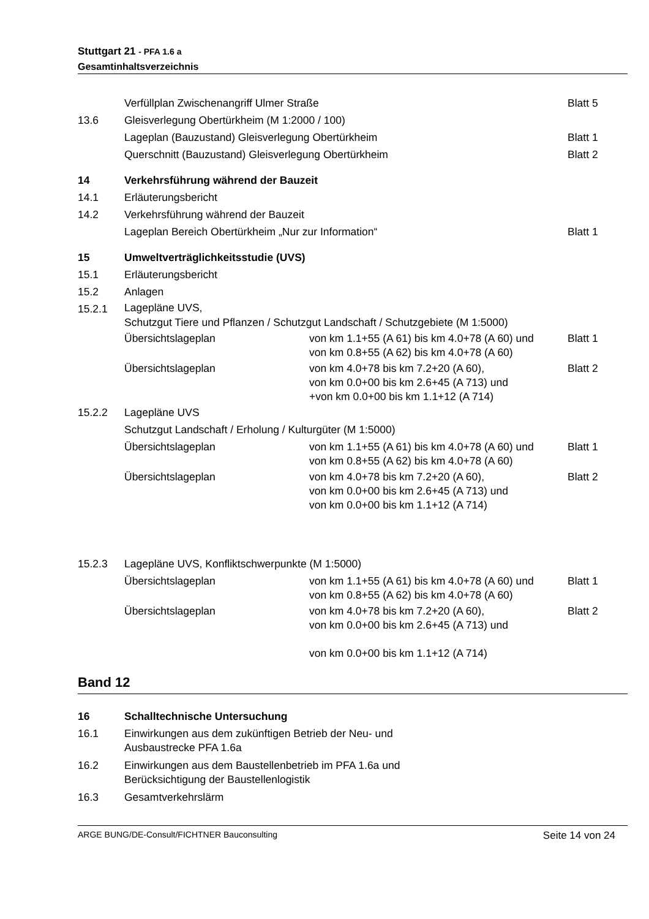Stuttgart 21 - PFA 1.6 a
Gesamtinhaltsverzeichnis
Verfüllplan Zwischenangriff Ulmer Straße
Blatt 5
13.6 Gleisverlegung Obertürkheim (M 1:2000 / 100)
Lageplan (Bauzustand) Gleisverlegung Obertürkheim
Blatt 1
Querschnitt (Bauzustand) Gleisverlegung Obertürkheim
Blatt 2
14 Verkehrsführung während der Bauzeit
14.1 Erläuterungsbericht
14.2 Verkehrsführung während der Bauzeit
Lageplan Bereich Obertürkheim „Nur zur Information“
Blatt 1
15 Umweltverträglichkeitsstudie (UVS)
15.1 Erläuterungsbericht
15.2 Anlagen
15.2.1
Lagepläne UVS,
Schutzgut Tiere und Pflanzen / Schutzgut Landschaft / Schutzgebiete (M 1:5000)
Übersichtslageplan
von km 1.1+55 (A 61) bis km 4.0+78 (A 60) und
von km 0.8+55 (A 62) bis km 4.0+78 (A 60)
Blatt 1
Übersichtslageplan
von km 4.0+78 bis km 7.2+20 (A 60),
von km 0.0+00 bis km 2.6+45 (A 713) und
+von km 0.0+00 bis km 1.1+12 (A 714)
Blatt 2
15.2.2 Lagepläne UVS
Schutzgut Landschaft / Erholung / Kulturgüter (M 1:5000)
Übersichtslageplan
von km 1.1+55 (A 61) bis km 4.0+78 (A 60) und
von km 0.8+55 (A 62) bis km 4.0+78 (A 60)
Blatt 1
Übersichtslageplan
von km 4.0+78 bis km 7.2+20 (A 60),
von km 0.0+00 bis km 2.6+45 (A 713) und
von km 0.0+00 bis km 1.1+12 (A 714)
Blatt 2
15.2.3 Lagepläne UVS, Konfliktschwerpunkte (M 1:5000)
Übersichtslageplan
von km 1.1+55 (A 61) bis km 4.0+78 (A 60) und
von km 0.8+55 (A 62) bis km 4.0+78 (A 60)
Blatt 1
Übersichtslageplan
von km 4.0+78 bis km 7.2+20 (A 60),
von km 0.0+00 bis km 2.6+45 (A 713) und
von km 0.0+00 bis km 1.1+12 (A 714)
Blatt 2
Band 12
16 Schalltechnische Untersuchung
16.1
Einwirkungen aus dem zukünftigen Betrieb der Neu- und
Ausbaustrecke PFA 1.6a
16.2
Einwirkungen aus dem Baustellenbetrieb im PFA 1.6a und
Berücksichtigung der Baustellenlogistik
16.3 Gesamtverkehrslärm
ARGE BUNG/DE-Consult/FICHTNER Bauconsulting Seite 14 von 24